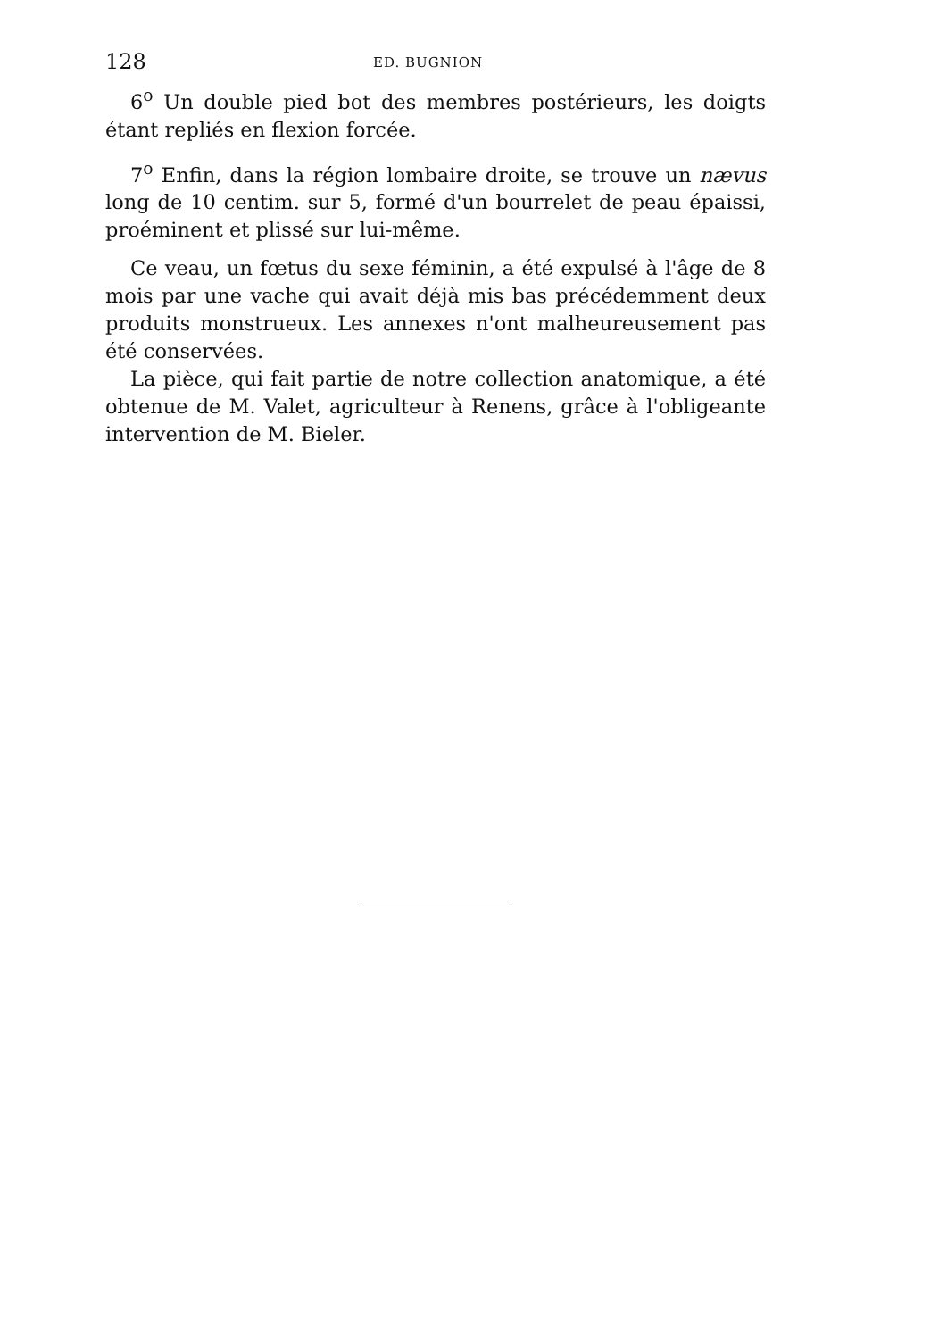128 ED. BUGNION
6<sup>o</sup> Un double pied bot des membres postérieurs, les doigts étant repliés en flexion forcée.
7<sup>o</sup> Enfin, dans la région lombaire droite, se trouve un nævus long de 10 centim. sur 5, formé d'un bourrelet de peau épaissi, proéminent et plissé sur lui-même.
Ce veau, un fœtus du sexe féminin, a été expulsé à l'âge de 8 mois par une vache qui avait déjà mis bas précédemment deux produits monstrueux. Les annexes n'ont malheureusement pas été conservées.
La pièce, qui fait partie de notre collection anatomique, a été obtenue de M. Valet, agriculteur à Renens, grâce à l'obligeante intervention de M. Bieler.